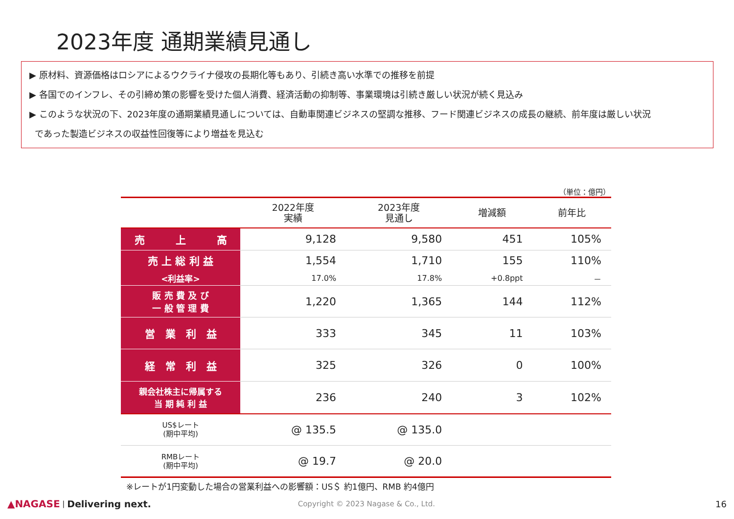2023年度 通期業績見通し
▶ 原材料、資源価格はロシアによるウクライナ侵攻の長期化等もあり、引続き高い水準での推移を前提
▶ 各国でのインフレ、その引締め策の影響を受けた個人消費、経済活動の抑制等、事業環境は引続き厳しい状況が続く見込み
▶ このような状況の下、2023年度の通期業績見通しについては、自動車関連ビジネスの堅調な推移、フード関連ビジネスの成長の継続、前年度は厳しい状況
であった製造ビジネスの収益性回復等により増益を見込む
（単位：億円）
| | 2022年度 実績 | 2023年度 見通し | 増減額 | 前年比 |
| --- | --- | --- | --- | --- |
| 売 上 高 | 9,128 | 9,580 | 451 | 105% |
| 売 上 総 利 益 | 1,554 | 1,710 | 155 | 110% |
| <利益率> | 17.0% | 17.8% | +0.8ppt | － |
| 販 売 費 及 び 一 般 管 理 費 | 1,220 | 1,365 | 144 | 112% |
| 営 業 利 益 | 333 | 345 | 11 | 103% |
| 経 常 利 益 | 325 | 326 | 0 | 100% |
| 親会社株主に帰属する 当 期 純 利 益 | 236 | 240 | 3 | 102% |
| US$レート (期中平均) | @ 135.5 | @ 135.0 | | |
| RMBレート (期中平均) | @ 19.7 | @ 20.0 | | |
※レートが1円変動した場合の営業利益への影響額：US＄ 約1億円、RMB 約4億円
▲NAGASE | Delivering next. Copyright © 2023 Nagase & Co., Ltd. 16